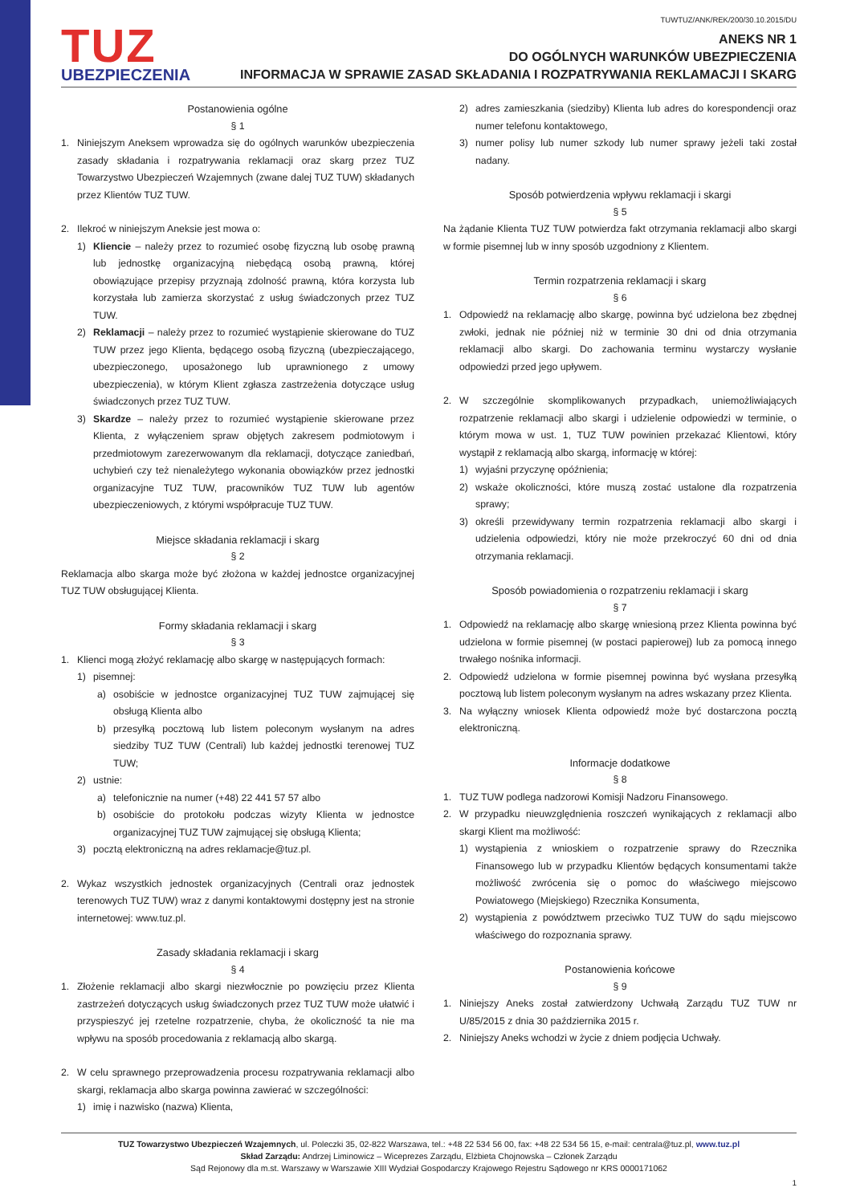TUWTUZ/ANK/REK/200/30.10.2015/DU
TUZ
UBEZPIECZENIA
ANEKS NR 1
DO OGÓLNYCH WARUNKÓW UBEZPIECZENIA
INFORMACJA W SPRAWIE ZASAD SKŁADANIA I ROZPATRYWANIA REKLAMACJI I SKARG
Postanowienia ogólne
§ 1
1. Niniejszym Aneksem wprowadza się do ogólnych warunków ubezpieczenia zasady składania i rozpatrywania reklamacji oraz skarg przez TUZ Towarzystwo Ubezpieczeń Wzajemnych (zwane dalej TUZ TUW) składanych przez Klientów TUZ TUW.
2. Ilekroć w niniejszym Aneksie jest mowa o:
1) Kliencie – należy przez to rozumieć osobę fizyczną lub osobę prawną lub jednostkę organizacyjną niebędącą osobą prawną, której obowiązujące przepisy przyznają zdolność prawną, która korzysta lub korzystała lub zamierza skorzystać z usług świadczonych przez TUZ TUW.
2) Reklamacji – należy przez to rozumieć wystąpienie skierowane do TUZ TUW przez jego Klienta, będącego osobą fizyczną (ubezpieczającego, ubezpieczonego, uposażonego lub uprawnionego z umowy ubezpieczenia), w którym Klient zgłasza zastrzeżenia dotyczące usług świadczonych przez TUZ TUW.
3) Skardze – należy przez to rozumieć wystąpienie skierowane przez Klienta, z wyłączeniem spraw objętych zakresem podmiotowym i przedmiotowym zarezerwowanym dla reklamacji, dotyczące zaniedbań, uchybień czy też nienależytego wykonania obowiązków przez jednostki organizacyjne TUZ TUW, pracowników TUZ TUW lub agentów ubezpieczeniowych, z którymi współpracuje TUZ TUW.
Miejsce składania reklamacji i skarg
§ 2
Reklamacja albo skarga może być złożona w każdej jednostce organizacyjnej TUZ TUW obsługującej Klienta.
Formy składania reklamacji i skarg
§ 3
1. Klienci mogą złożyć reklamację albo skargę w następujących formach:
1) pisemnej:
a) osobiście w jednostce organizacyjnej TUZ TUW zajmującej się obsługą Klienta albo
b) przesyłką pocztową lub listem poleconym wysłanym na adres siedziby TUZ TUW (Centrali) lub każdej jednostki terenowej TUZ TUW;
2) ustnie:
a) telefonicznie na numer (+48) 22 441 57 57 albo
b) osobiście do protokołu podczas wizyty Klienta w jednostce organizacyjnej TUZ TUW zajmującej się obsługą Klienta;
3) pocztą elektroniczną na adres reklamacje@tuz.pl.
2. Wykaz wszystkich jednostek organizacyjnych (Centrali oraz jednostek terenowych TUZ TUW) wraz z danymi kontaktowymi dostępny jest na stronie internetowej: www.tuz.pl.
Zasady składania reklamacji i skarg
§ 4
1. Złożenie reklamacji albo skargi niezwłocznie po powzięciu przez Klienta zastrzeżeń dotyczących usług świadczonych przez TUZ TUW może ułatwić i przyspieszyć jej rzetelne rozpatrzenie, chyba, że okoliczność ta nie ma wpływu na sposób procedowania z reklamacją albo skargą.
2. W celu sprawnego przeprowadzenia procesu rozpatrywania reklamacji albo skargi, reklamacja albo skarga powinna zawierać w szczególności:
1) imię i nazwisko (nazwa) Klienta,
2) adres zamieszkania (siedziby) Klienta lub adres do korespondencji oraz numer telefonu kontaktowego,
3) numer polisy lub numer szkody lub numer sprawy jeżeli taki został nadany.
Sposób potwierdzenia wpływu reklamacji i skargi
§ 5
Na żądanie Klienta TUZ TUW potwierdza fakt otrzymania reklamacji albo skargi w formie pisemnej lub w inny sposób uzgodniony z Klientem.
Termin rozpatrzenia reklamacji i skarg
§ 6
1. Odpowiedź na reklamację albo skargę, powinna być udzielona bez zbędnej zwłoki, jednak nie później niż w terminie 30 dni od dnia otrzymania reklamacji albo skargi. Do zachowania terminu wystarczy wysłanie odpowiedzi przed jego upływem.
2. W szczególnie skomplikowanych przypadkach, uniemożliwiających rozpatrzenie reklamacji albo skargi i udzielenie odpowiedzi w terminie, o którym mowa w ust. 1, TUZ TUW powinien przekazać Klientowi, który wystąpił z reklamacją albo skargą, informację w której:
1) wyjaśni przyczynę opóźnienia;
2) wskaże okoliczności, które muszą zostać ustalone dla rozpatrzenia sprawy;
3) określi przewidywany termin rozpatrzenia reklamacji albo skargi i udzielenia odpowiedzi, który nie może przekroczyć 60 dni od dnia otrzymania reklamacji.
Sposób powiadomienia o rozpatrzeniu reklamacji i skarg
§ 7
1. Odpowiedź na reklamację albo skargę wniesioną przez Klienta powinna być udzielona w formie pisemnej (w postaci papierowej) lub za pomocą innego trwałego nośnika informacji.
2. Odpowiedź udzielona w formie pisemnej powinna być wysłana przesyłką pocztową lub listem poleconym wysłanym na adres wskazany przez Klienta.
3. Na wyłączny wniosek Klienta odpowiedź może być dostarczona pocztą elektroniczną.
Informacje dodatkowe
§ 8
1. TUZ TUW podlega nadzorowi Komisji Nadzoru Finansowego.
2. W przypadku nieuwzględnienia roszczeń wynikających z reklamacji albo skargi Klient ma możliwość:
1) wystąpienia z wnioskiem o rozpatrzenie sprawy do Rzecznika Finansowego lub w przypadku Klientów będących konsumentami także możliwość zwrócenia się o pomoc do właściwego miejscowo Powiatowego (Miejskiego) Rzecznika Konsumenta,
2) wystąpienia z powództwem przeciwko TUZ TUW do sądu miejscowo właściwego do rozpoznania sprawy.
Postanowienia końcowe
§ 9
1. Niniejszy Aneks został zatwierdzony Uchwałą Zarządu TUZ TUW nr U/85/2015 z dnia 30 października 2015 r.
2. Niniejszy Aneks wchodzi w życie z dniem podjęcia Uchwały.
TUZ Towarzystwo Ubezpieczeń Wzajemnych, ul. Poleczki 35, 02-822 Warszawa, tel.: +48 22 534 56 00, fax: +48 22 534 56 15, e-mail: centrala@tuz.pl, www.tuz.pl
Skład Zarządu: Andrzej Liminowicz – Wiceprezes Zarządu, Elżbieta Chojnowska – Członek Zarządu
Sąd Rejonowy dla m.st. Warszawy w Warszawie XIII Wydział Gospodarczy Krajowego Rejestru Sądowego nr KRS 0000171062
1